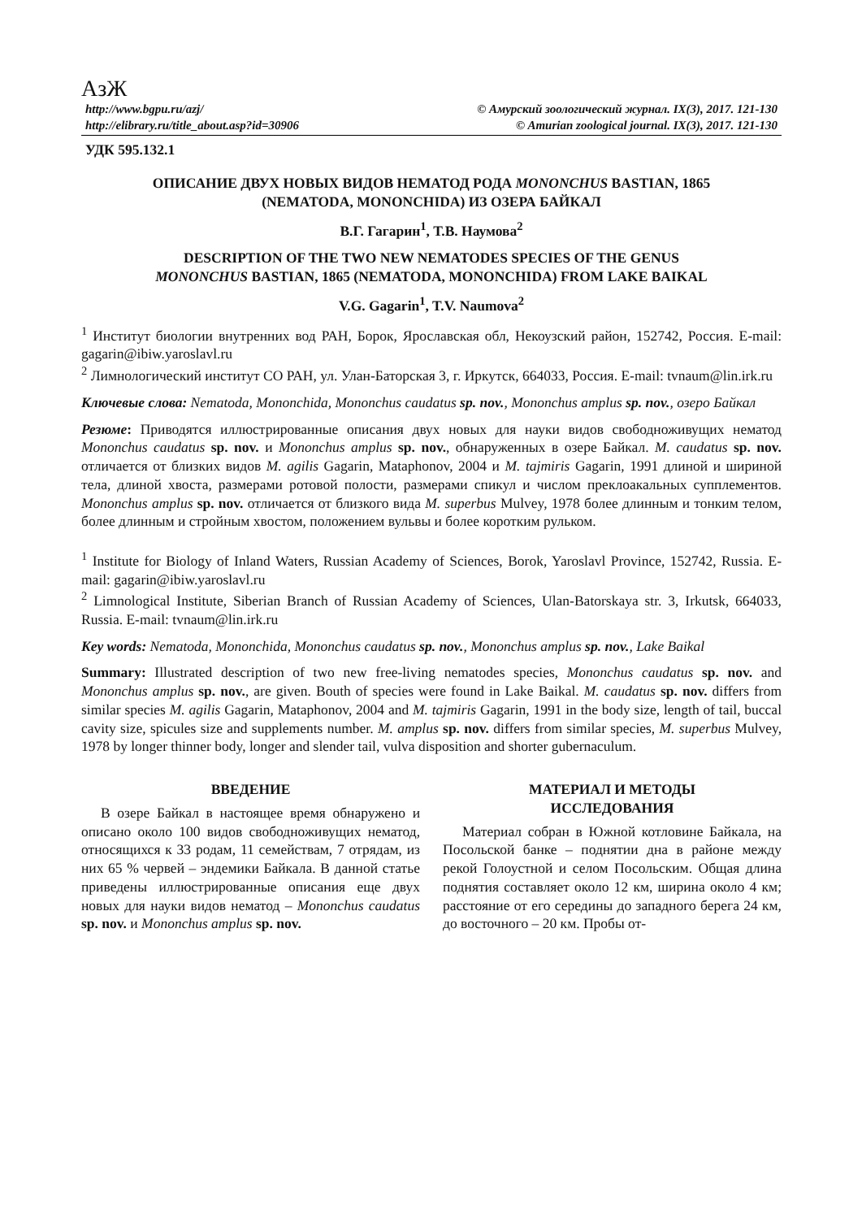АзЖ
http://www.bgpu.ru/azj/ © Амурский зоологический журнал. IX(3), 2017. 121-130
http://elibrary.ru/title_about.asp?id=30906 © Amurian zoological journal. IX(3), 2017. 121-130
УДК 595.132.1
ОПИСАНИЕ ДВУХ НОВЫХ ВИДОВ НЕМАТОД РОДА MONONCHUS BASTIAN, 1865
(NEMATODA, MONONCHIDA) ИЗ ОЗЕРА БАЙКАЛ
В.Г. Гагарин<sup>1</sup>, Т.В. Наумова<sup>2</sup>
DESCRIPTION OF THE TWO NEW NEMATODES SPECIES OF THE GENUS
MONONCHUS BASTIAN, 1865 (NEMATODA, MONONCHIDA) FROM LAKE BAIKAL
V.G. Gagarin<sup>1</sup>, T.V. Naumova<sup>2</sup>
<sup>1</sup> Институт биологии внутренних вод РАН, Борок, Ярославская обл, Некоузский район, 152742, Россия. E-mail: gagarin@ibiw.yaroslavl.ru
<sup>2</sup> Лимнологический институт СО РАН, ул. Улан-Баторская 3, г. Иркутск, 664033, Россия. E-mail: tvnaum@lin.irk.ru
Ключевые слова: Nematoda, Mononchida, Mononchus caudatus sp. nov., Mononchus amplus sp. nov., озеро Байкал
Резюме: Приводятся иллюстрированные описания двух новых для науки видов свободноживущих нематод Mononchus caudatus sp. nov. и Mononchus amplus sp. nov., обнаруженных в озере Байкал. M. caudatus sp. nov. отличается от близких видов M. agilis Gagarin, Mataphonov, 2004 и M. tajmiris Gagarin, 1991 длиной и шириной тела, длиной хвоста, размерами ротовой полости, размерами спикул и числом преклоакальных супплементов. Mononchus amplus sp. nov. отличается от близкого вида M. superbus Mulvey, 1978 более длинным и тонким телом, более длинным и стройным хвостом, положением вульвы и более коротким рульком.
<sup>1</sup> Institute for Biology of Inland Waters, Russian Academy of Sciences, Borok, Yaroslavl Province, 152742, Russia. E-mail: gagarin@ibiw.yaroslavl.ru
<sup>2</sup> Limnological Institute, Siberian Branch of Russian Academy of Sciences, Ulan-Batorskaya str. 3, Irkutsk, 664033, Russia. E-mail: tvnaum@lin.irk.ru
Key words: Nematoda, Mononchida, Mononchus caudatus sp. nov., Mononchus amplus sp. nov., Lake Baikal
Summary: Illustrated description of two new free-living nematodes species, Mononchus caudatus sp. nov. and Mononchus amplus sp. nov., are given. Bouth of species were found in Lake Baikal. M. caudatus sp. nov. differs from similar species M. agilis Gagarin, Mataphonov, 2004 and M. tajmiris Gagarin, 1991 in the body size, length of tail, buccal cavity size, spicules size and supplements number. M. amplus sp. nov. differs from similar species, M. superbus Mulvey, 1978 by longer thinner body, longer and slender tail, vulva disposition and shorter gubernaculum.
ВВЕДЕНИЕ
В озере Байкал в настоящее время обнаружено и описано около 100 видов свободноживущих нематод, относящихся к 33 родам, 11 семействам, 7 отрядам, из них 65 % червей – эндемики Байкала. В данной статье приведены иллюстрированные описания еще двух новых для науки видов нематод – Mononchus caudatus sp. nov. и Mononchus amplus sp. nov.
МАТЕРИАЛ И МЕТОДЫ
ИССЛЕДОВАНИЯ
Материал собран в Южной котловине Байкала, на Посольской банке – поднятии дна в районе между рекой Голоустной и селом Посольским. Общая длина поднятия составляет около 12 км, ширина около 4 км; расстояние от его середины до западного берега 24 км, до восточного – 20 км. Пробы от-